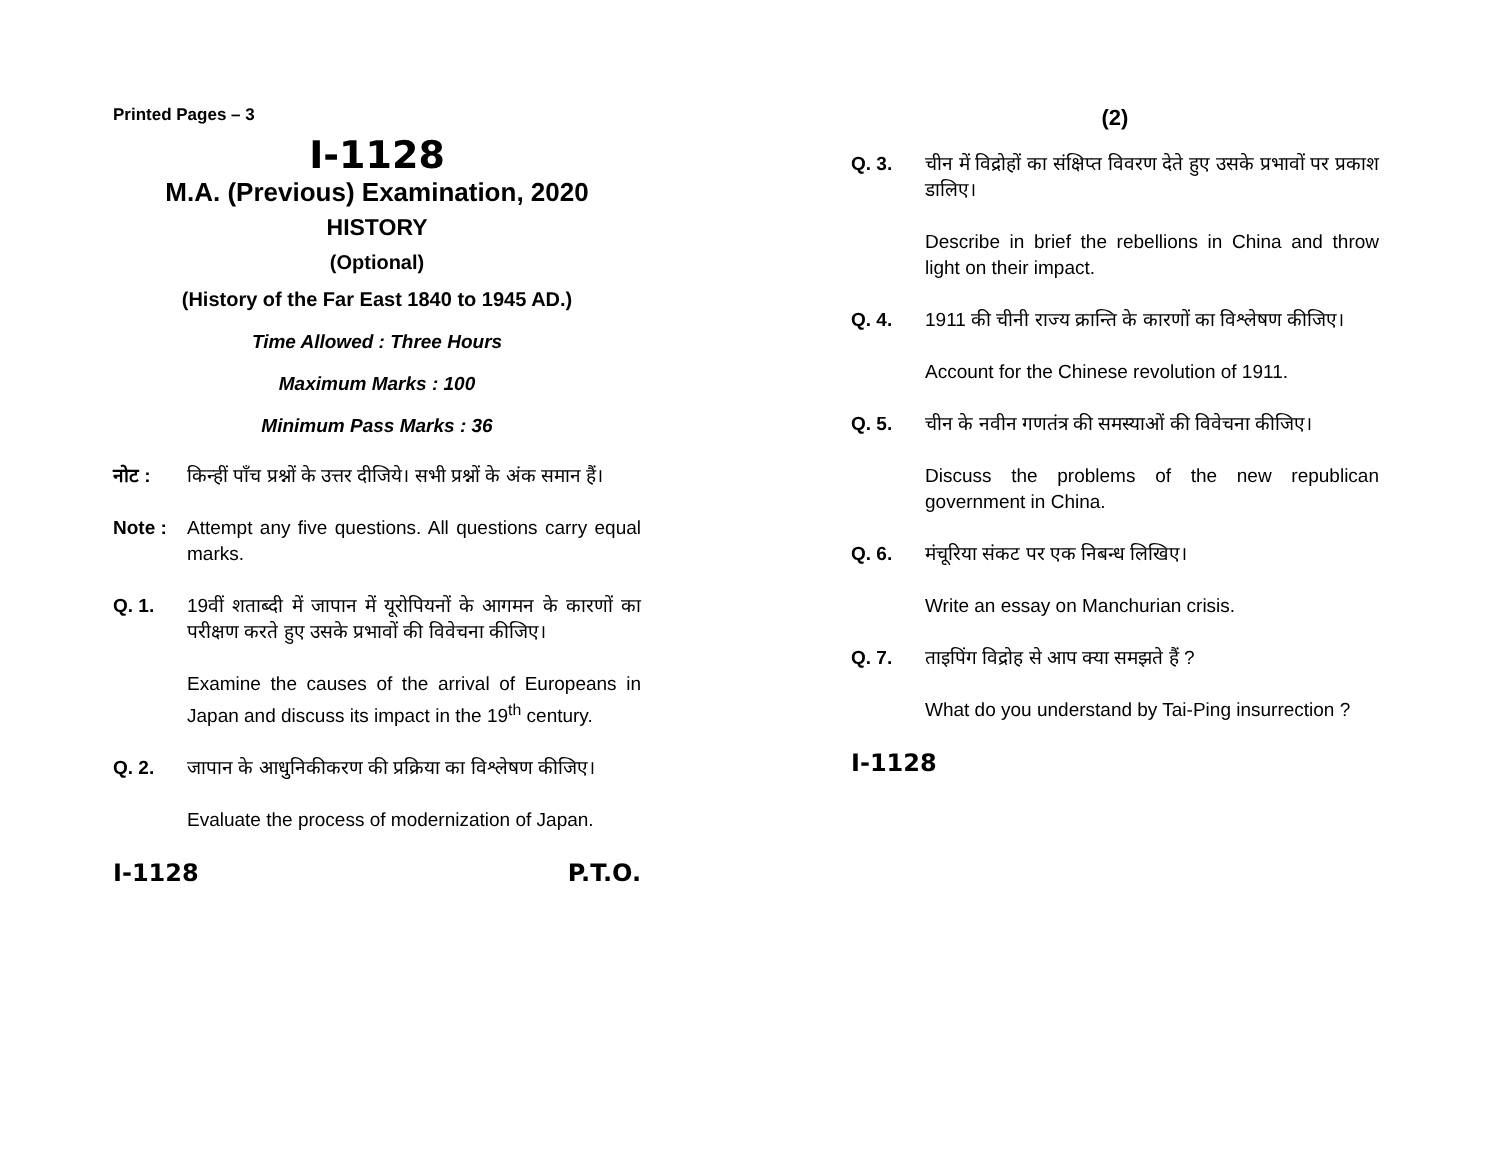Printed Pages – 3
I-1128
M.A. (Previous) Examination, 2020
HISTORY
(Optional)
(History of the Far East 1840 to 1945 AD.)
Time Allowed : Three Hours
Maximum Marks : 100
Minimum Pass Marks : 36
नोट : किन्हीं पाँच प्रश्नों के उत्तर दीजिये। सभी प्रश्नों के अंक समान हैं।
Note : Attempt any five questions. All questions carry equal marks.
Q. 1. 19वीं शताब्दी में जापान में यूरोपियनों के आगमन के कारणों का परीक्षण करते हुए उसके प्रभावों की विवेचना कीजिए।
Examine the causes of the arrival of Europeans in Japan and discuss its impact in the 19<sup>th</sup> century.
Q. 2. जापान के आधुनिकीकरण की प्रक्रिया का विश्लेषण कीजिए।
Evaluate the process of modernization of Japan.
I-1128 P.T.O.
(2)
Q. 3. चीन में विद्रोहों का संक्षिप्त विवरण देते हुए उसके प्रभावों पर प्रकाश डालिए।
Describe in brief the rebellions in China and throw light on their impact.
Q. 4. 1911 की चीनी राज्य क्रान्ति के कारणों का विश्लेषण कीजिए।
Account for the Chinese revolution of 1911.
Q. 5. चीन के नवीन गणतंत्र की समस्याओं की विवेचना कीजिए।
Discuss the problems of the new republican government in China.
Q. 6. मंचूरिया संकट पर एक निबन्ध लिखिए।
Write an essay on Manchurian crisis.
Q. 7. ताइपिंग विद्रोह से आप क्या समझते हैं ?
What do you understand by Tai-Ping insurrection ?
I-1128